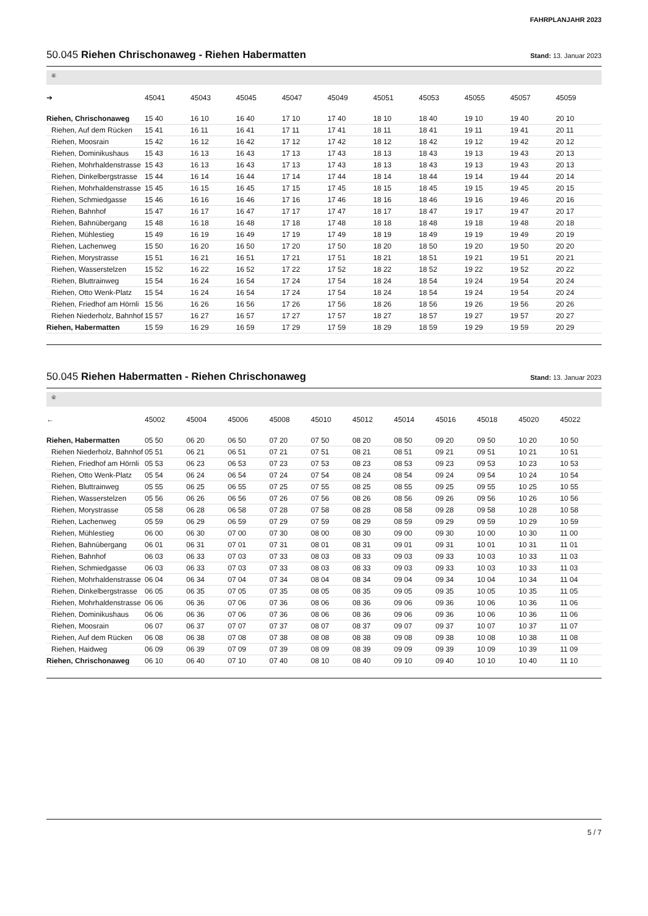FAHRPLANJAHR 2023
50.045 Riehen Chrischonaweg - Riehen Habermatten Stand: 13. Januar 2023
⑥
| ➔ | 45041 | 45043 | 45045 | 45047 | 45049 | 45051 | 45053 | 45055 | 45057 | 45059 |
| --- | --- | --- | --- | --- | --- | --- | --- | --- | --- | --- |
| Riehen, Chrischonaweg | 15 40 | 16 10 | 16 40 | 17 10 | 17 40 | 18 10 | 18 40 | 19 10 | 19 40 | 20 10 |
| Riehen, Auf dem Rücken | 15 41 | 16 11 | 16 41 | 17 11 | 17 41 | 18 11 | 18 41 | 19 11 | 19 41 | 20 11 |
| Riehen, Moosrain | 15 42 | 16 12 | 16 42 | 17 12 | 17 42 | 18 12 | 18 42 | 19 12 | 19 42 | 20 12 |
| Riehen, Dominikushaus | 15 43 | 16 13 | 16 43 | 17 13 | 17 43 | 18 13 | 18 43 | 19 13 | 19 43 | 20 13 |
| Riehen, Mohrhaldenstrasse | 15 43 | 16 13 | 16 43 | 17 13 | 17 43 | 18 13 | 18 43 | 19 13 | 19 43 | 20 13 |
| Riehen, Dinkelbergstrasse | 15 44 | 16 14 | 16 44 | 17 14 | 17 44 | 18 14 | 18 44 | 19 14 | 19 44 | 20 14 |
| Riehen, Mohrhaldenstrasse | 15 45 | 16 15 | 16 45 | 17 15 | 17 45 | 18 15 | 18 45 | 19 15 | 19 45 | 20 15 |
| Riehen, Schmiedgasse | 15 46 | 16 16 | 16 46 | 17 16 | 17 46 | 18 16 | 18 46 | 19 16 | 19 46 | 20 16 |
| Riehen, Bahnhof | 15 47 | 16 17 | 16 47 | 17 17 | 17 47 | 18 17 | 18 47 | 19 17 | 19 47 | 20 17 |
| Riehen, Bahnübergang | 15 48 | 16 18 | 16 48 | 17 18 | 17 48 | 18 18 | 18 48 | 19 18 | 19 48 | 20 18 |
| Riehen, Mühlestieg | 15 49 | 16 19 | 16 49 | 17 19 | 17 49 | 18 19 | 18 49 | 19 19 | 19 49 | 20 19 |
| Riehen, Lachenweg | 15 50 | 16 20 | 16 50 | 17 20 | 17 50 | 18 20 | 18 50 | 19 20 | 19 50 | 20 20 |
| Riehen, Morystrasse | 15 51 | 16 21 | 16 51 | 17 21 | 17 51 | 18 21 | 18 51 | 19 21 | 19 51 | 20 21 |
| Riehen, Wasserstelzen | 15 52 | 16 22 | 16 52 | 17 22 | 17 52 | 18 22 | 18 52 | 19 22 | 19 52 | 20 22 |
| Riehen, Bluttrainweg | 15 54 | 16 24 | 16 54 | 17 24 | 17 54 | 18 24 | 18 54 | 19 24 | 19 54 | 20 24 |
| Riehen, Otto Wenk-Platz | 15 54 | 16 24 | 16 54 | 17 24 | 17 54 | 18 24 | 18 54 | 19 24 | 19 54 | 20 24 |
| Riehen, Friedhof am Hörnli | 15 56 | 16 26 | 16 56 | 17 26 | 17 56 | 18 26 | 18 56 | 19 26 | 19 56 | 20 26 |
| Riehen Niederholz, Bahnhof | 15 57 | 16 27 | 16 57 | 17 27 | 17 57 | 18 27 | 18 57 | 19 27 | 19 57 | 20 27 |
| Riehen, Habermatten | 15 59 | 16 29 | 16 59 | 17 29 | 17 59 | 18 29 | 18 59 | 19 29 | 19 59 | 20 29 |
50.045 Riehen Habermatten - Riehen Chrischonaweg Stand: 13. Januar 2023
⑥
| ← | 45002 | 45004 | 45006 | 45008 | 45010 | 45012 | 45014 | 45016 | 45018 | 45020 | 45022 |
| --- | --- | --- | --- | --- | --- | --- | --- | --- | --- | --- | --- |
| Riehen, Habermatten | 05 50 | 06 20 | 06 50 | 07 20 | 07 50 | 08 20 | 08 50 | 09 20 | 09 50 | 10 20 | 10 50 |
| Riehen Niederholz, Bahnhof | 05 51 | 06 21 | 06 51 | 07 21 | 07 51 | 08 21 | 08 51 | 09 21 | 09 51 | 10 21 | 10 51 |
| Riehen, Friedhof am Hörnli | 05 53 | 06 23 | 06 53 | 07 23 | 07 53 | 08 23 | 08 53 | 09 23 | 09 53 | 10 23 | 10 53 |
| Riehen, Otto Wenk-Platz | 05 54 | 06 24 | 06 54 | 07 24 | 07 54 | 08 24 | 08 54 | 09 24 | 09 54 | 10 24 | 10 54 |
| Riehen, Bluttrainweg | 05 55 | 06 25 | 06 55 | 07 25 | 07 55 | 08 25 | 08 55 | 09 25 | 09 55 | 10 25 | 10 55 |
| Riehen, Wasserstelzen | 05 56 | 06 26 | 06 56 | 07 26 | 07 56 | 08 26 | 08 56 | 09 26 | 09 56 | 10 26 | 10 56 |
| Riehen, Morystrasse | 05 58 | 06 28 | 06 58 | 07 28 | 07 58 | 08 28 | 08 58 | 09 28 | 09 58 | 10 28 | 10 58 |
| Riehen, Lachenweg | 05 59 | 06 29 | 06 59 | 07 29 | 07 59 | 08 29 | 08 59 | 09 29 | 09 59 | 10 29 | 10 59 |
| Riehen, Mühlestieg | 06 00 | 06 30 | 07 00 | 07 30 | 08 00 | 08 30 | 09 00 | 09 30 | 10 00 | 10 30 | 11 00 |
| Riehen, Bahnübergang | 06 01 | 06 31 | 07 01 | 07 31 | 08 01 | 08 31 | 09 01 | 09 31 | 10 01 | 10 31 | 11 01 |
| Riehen, Bahnhof | 06 03 | 06 33 | 07 03 | 07 33 | 08 03 | 08 33 | 09 03 | 09 33 | 10 03 | 10 33 | 11 03 |
| Riehen, Schmiedgasse | 06 03 | 06 33 | 07 03 | 07 33 | 08 03 | 08 33 | 09 03 | 09 33 | 10 03 | 10 33 | 11 03 |
| Riehen, Mohrhaldenstrasse | 06 04 | 06 34 | 07 04 | 07 34 | 08 04 | 08 34 | 09 04 | 09 34 | 10 04 | 10 34 | 11 04 |
| Riehen, Dinkelbergstrasse | 06 05 | 06 35 | 07 05 | 07 35 | 08 05 | 08 35 | 09 05 | 09 35 | 10 05 | 10 35 | 11 05 |
| Riehen, Mohrhaldenstrasse | 06 06 | 06 36 | 07 06 | 07 36 | 08 06 | 08 36 | 09 06 | 09 36 | 10 06 | 10 36 | 11 06 |
| Riehen, Dominikushaus | 06 06 | 06 36 | 07 06 | 07 36 | 08 06 | 08 36 | 09 06 | 09 36 | 10 06 | 10 36 | 11 06 |
| Riehen, Moosrain | 06 07 | 06 37 | 07 07 | 07 37 | 08 07 | 08 37 | 09 07 | 09 37 | 10 07 | 10 37 | 11 07 |
| Riehen, Auf dem Rücken | 06 08 | 06 38 | 07 08 | 07 38 | 08 08 | 08 38 | 09 08 | 09 38 | 10 08 | 10 38 | 11 08 |
| Riehen, Haidweg | 06 09 | 06 39 | 07 09 | 07 39 | 08 09 | 08 39 | 09 09 | 09 39 | 10 09 | 10 39 | 11 09 |
| Riehen, Chrischonaweg | 06 10 | 06 40 | 07 10 | 07 40 | 08 10 | 08 40 | 09 10 | 09 40 | 10 10 | 10 40 | 11 10 |
5 / 7